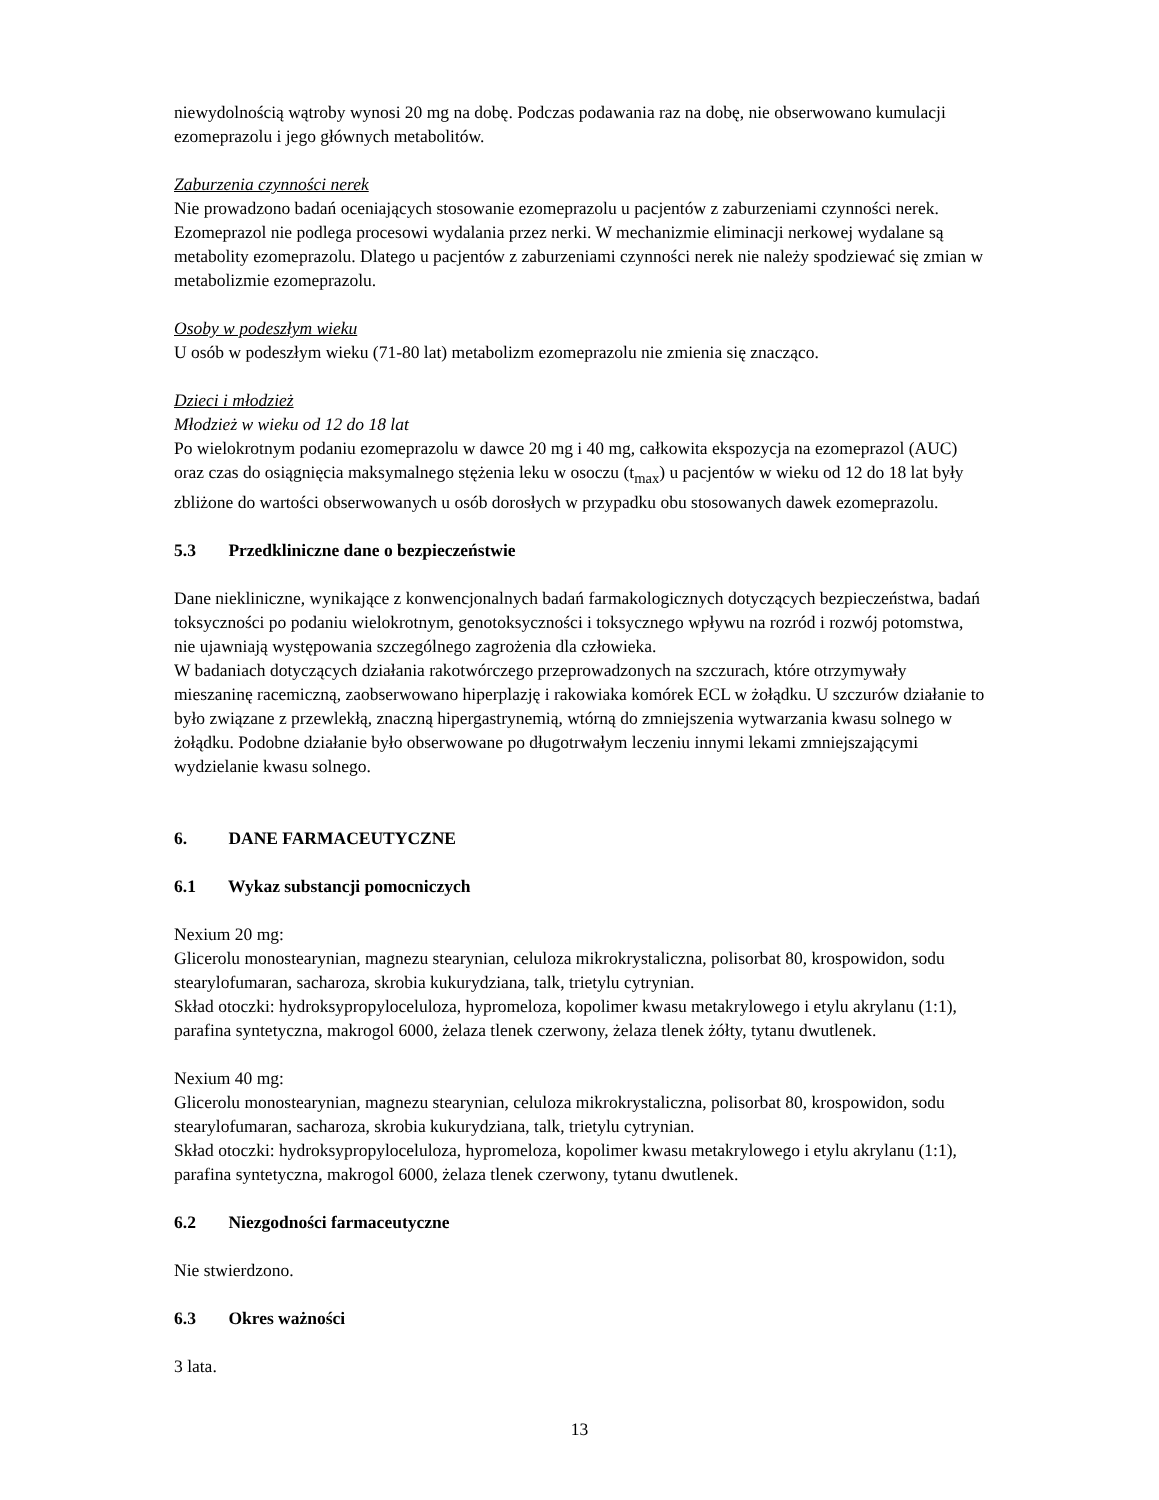niewydolnością wątroby wynosi 20 mg na dobę. Podczas podawania raz na dobę, nie obserwowano kumulacji ezomeprazolu i jego głównych metabolitów.
Zaburzenia czynności nerek
Nie prowadzono badań oceniających stosowanie ezomeprazolu u pacjentów z zaburzeniami czynności nerek. Ezomeprazol nie podlega procesowi wydalania przez nerki. W mechanizmie eliminacji nerkowej wydalane są metabolity ezomeprazolu. Dlatego u pacjentów z zaburzeniami czynności nerek nie należy spodziewać się zmian w metabolizmie ezomeprazolu.
Osoby w podeszłym wieku
U osób w podeszłym wieku (71-80 lat) metabolizm ezomeprazolu nie zmienia się znacząco.
Dzieci i młodzież
Młodzież w wieku od 12 do 18 lat
Po wielokrotnym podaniu ezomeprazolu w dawce 20 mg i 40 mg, całkowita ekspozycja na ezomeprazol (AUC) oraz czas do osiągnięcia maksymalnego stężenia leku w osoczu (t<sub>max</sub>) u pacjentów w wieku od 12 do 18 lat były zbliżone do wartości obserwowanych u osób dorosłych w przypadku obu stosowanych dawek ezomeprazolu.
5.3 Przedkliniczne dane o bezpieczeństwie
Dane niekliniczne, wynikające z konwencjonalnych badań farmakologicznych dotyczących bezpieczeństwa, badań toksyczności po podaniu wielokrotnym, genotoksyczności i toksycznego wpływu na rozród i rozwój potomstwa, nie ujawniają występowania szczególnego zagrożenia dla człowieka.
W badaniach dotyczących działania rakotwórczego przeprowadzonych na szczurach, które otrzymywały mieszaninę racemiczną, zaobserwowano hiperplazję i rakowiaka komórek ECL w żołądku. U szczurów działanie to było związane z przewlekłą, znaczną hipergastrynemią, wtórną do zmniejszenia wytwarzania kwasu solnego w żołądku. Podobne działanie było obserwowane po długotrwałym leczeniu innymi lekami zmniejszającymi wydzielanie kwasu solnego.
6. DANE FARMACEUTYCZNE
6.1 Wykaz substancji pomocniczych
Nexium 20 mg:
Glicerolu monostearynian, magnezu stearynian, celuloza mikrokrystaliczna, polisorbat 80, krospowidon, sodu stearylofumaran, sacharoza, skrobia kukurydziana, talk, trietylu cytrynian.
Skład otoczki: hydroksypropyloceluloza, hypromeloza, kopolimer kwasu metakrylowego i etylu akrylanu (1:1), parafina syntetyczna, makrogol 6000, żelaza tlenek czerwony, żelaza tlenek żółty, tytanu dwutlenek.
Nexium 40 mg:
Glicerolu monostearynian, magnezu stearynian, celuloza mikrokrystaliczna, polisorbat 80, krospowidon, sodu stearylofumaran, sacharoza, skrobia kukurydziana, talk, trietylu cytrynian.
Skład otoczki: hydroksypropyloceluloza, hypromeloza, kopolimer kwasu metakrylowego i etylu akrylanu (1:1), parafina syntetyczna, makrogol 6000, żelaza tlenek czerwony, tytanu dwutlenek.
6.2 Niezgodności farmaceutyczne
Nie stwierdzono.
6.3 Okres ważności
3 lata.
13